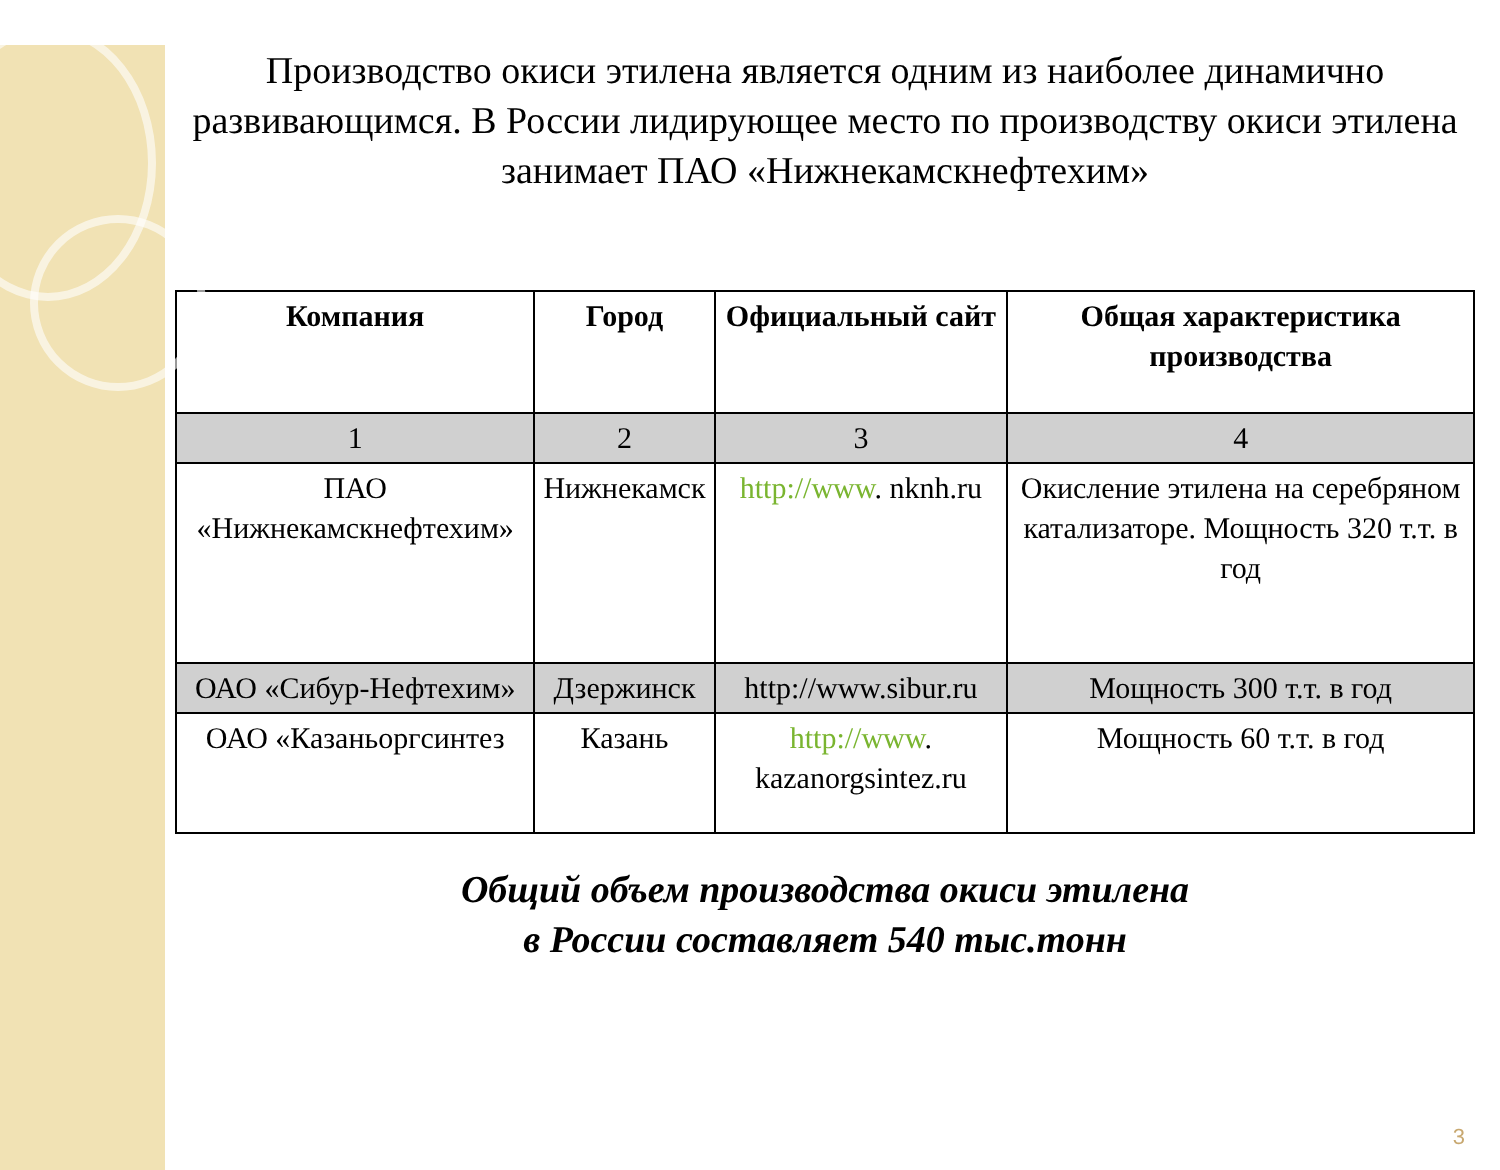Производство окиси этилена является одним из наиболее динамично развивающимся. В России лидирующее место по производству окиси этилена занимает ПАО «Нижнекамскнефтехим»
| Компания | Город | Официальный сайт | Общая характеристика производства |
| --- | --- | --- | --- |
| 1 | 2 | 3 | 4 |
| ПАО «Нижнекамскнефтехим» | Нижнекамск | http://www . nknh.ru | Окисление этилена на серебряном катализаторе. Мощность 320 т.т. в год |
| ОАО «Сибур-Нефтехим» | Дзержинск | http://www.sibur.ru | Мощность 300 т.т. в год |
| ОАО «Казаньоргсинтез | Казань | http://www . kazanorgsintez.ru | Мощность 60 т.т. в год |
Общий объем производства окиси этилена
в России составляет 540 тыс.тонн
3